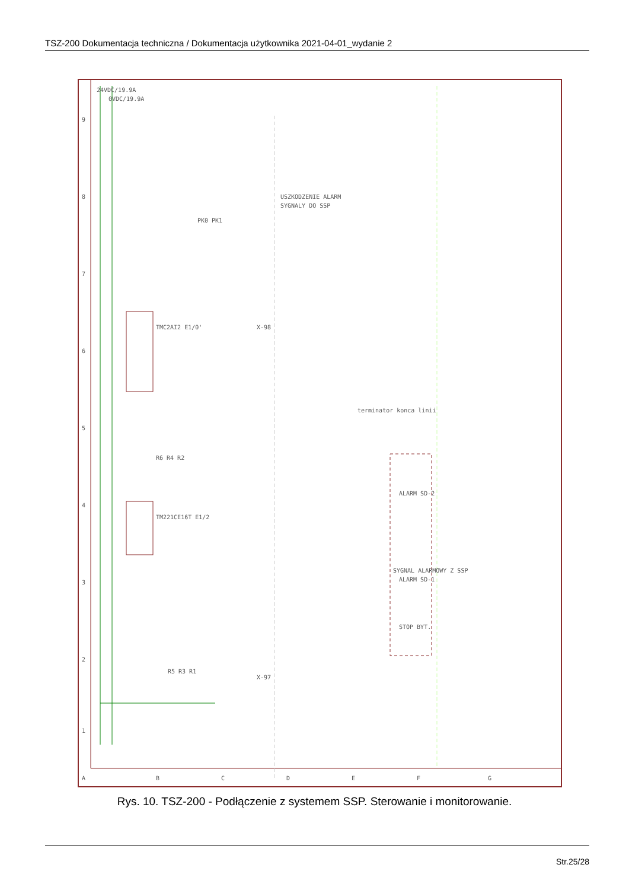TSZ-200 Dokumentacja techniczna / Dokumentacja użytkownika 2021-04-01_wydanie 2
A
B
C
D
E
F
G
1
2
3
4
5
6
7
8
9
24VDC/19.9A
0VDC/19.9A
TMC2AI2 E1/0'
TM221CE16T E1/2
USZKODZENIE ALARM
SYGNALY DO SSP
terminator konca linii
SYGNAL ALARMOWY Z SSP
ALARM SD-2
ALARM SD-1
STOP BYT.
R5 R3 R1
R6 R4 R2
X-97
X-98
PK0 PK1
Rys. 10. TSZ-200 - Podłączenie z systemem SSP. Sterowanie i monitorowanie.
Str.25/28